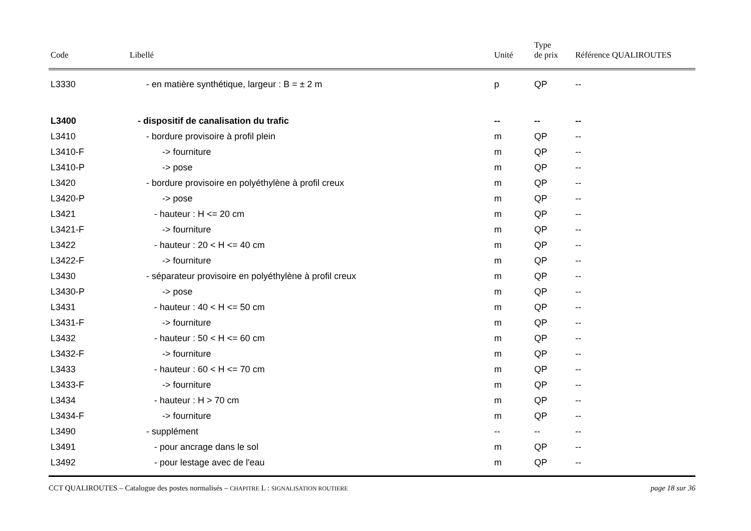| Code | Libellé | Unité | Type de prix | Référence QUALIROUTES |
| --- | --- | --- | --- | --- |
| L3330 | - en matière synthétique, largeur : B = ± 2 m | p | QP | -- |
| L3400 | - dispositif de canalisation du trafic | -- | -- | -- |
| L3410 | - bordure provisoire à profil plein | m | QP | -- |
| L3410-F | -> fourniture | m | QP | -- |
| L3410-P | -> pose | m | QP | -- |
| L3420 | - bordure provisoire en polyéthylène à profil creux | m | QP | -- |
| L3420-P | -> pose | m | QP | -- |
| L3421 | - hauteur : H <= 20 cm | m | QP | -- |
| L3421-F | -> fourniture | m | QP | -- |
| L3422 | - hauteur : 20 < H <= 40 cm | m | QP | -- |
| L3422-F | -> fourniture | m | QP | -- |
| L3430 | - séparateur provisoire en polyéthylène à profil creux | m | QP | -- |
| L3430-P | -> pose | m | QP | -- |
| L3431 | - hauteur : 40 < H <= 50 cm | m | QP | -- |
| L3431-F | -> fourniture | m | QP | -- |
| L3432 | - hauteur : 50 < H <= 60 cm | m | QP | -- |
| L3432-F | -> fourniture | m | QP | -- |
| L3433 | - hauteur : 60 < H <= 70 cm | m | QP | -- |
| L3433-F | -> fourniture | m | QP | -- |
| L3434 | - hauteur : H > 70 cm | m | QP | -- |
| L3434-F | -> fourniture | m | QP | -- |
| L3490 | - supplément | -- | -- | -- |
| L3491 | - pour ancrage dans le sol | m | QP | -- |
| L3492 | - pour lestage avec de l'eau | m | QP | -- |
CCT QUALIROUTES – Catalogue des postes normalisés – CHAPITRE L : SIGNALISATION ROUTIERE page 18 sur 36